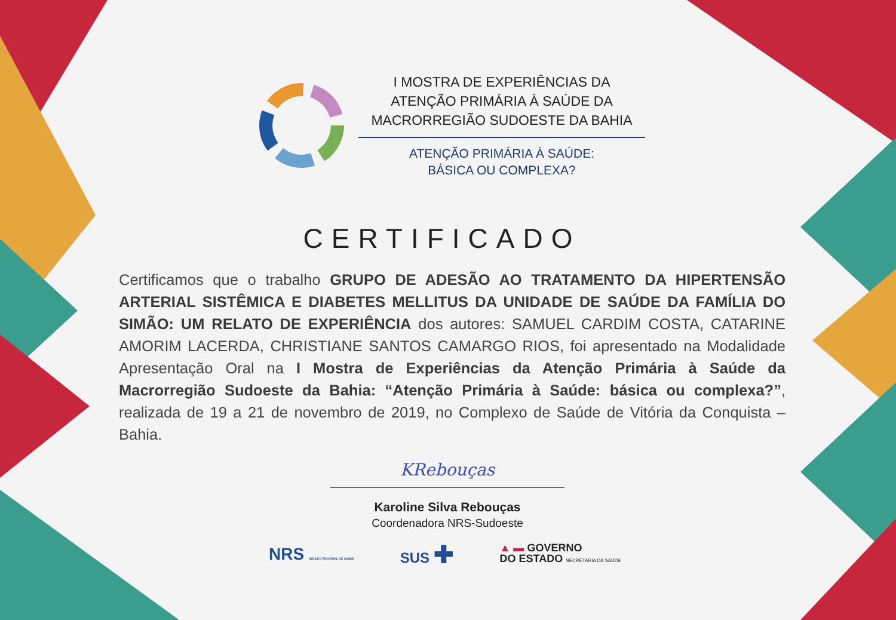I MOSTRA DE EXPERIÊNCIAS DA
ATENÇÃO PRIMÁRIA À SAÚDE DA
MACRORREGIÃO SUDOESTE DA BAHIA
ATENÇÃO PRIMÁRIA À SAÚDE:
BÁSICA OU COMPLEXA?
CERTIFICADO
Certificamos que o trabalho GRUPO DE ADESÃO AO TRATAMENTO DA HIPERTENSÃO ARTERIAL SISTÊMICA E DIABETES MELLITUS DA UNIDADE DE SAÚDE DA FAMÍLIA DO SIMÃO: UM RELATO DE EXPERIÊNCIA dos autores: SAMUEL CARDIM COSTA, CATARINE AMORIM LACERDA, CHRISTIANE SANTOS CAMARGO RIOS, foi apresentado na Modalidade Apresentação Oral na I Mostra de Experiências da Atenção Primária à Saúde da Macrorregião Sudoeste da Bahia: “Atenção Primária à Saúde: básica ou complexa?”, realizada de 19 a 21 de novembro de 2019, no Complexo de Saúde de Vitória da Conquista – Bahia.
KRebouças
Karoline Silva Rebouças
Coordenadora NRS-Sudoeste
NRS NÚCLEO REGIONAL DE SAÚDE SUS ✚ ▲ ▬ GOVERNO
DO ESTADO SECRETARIA DA SAÚDE